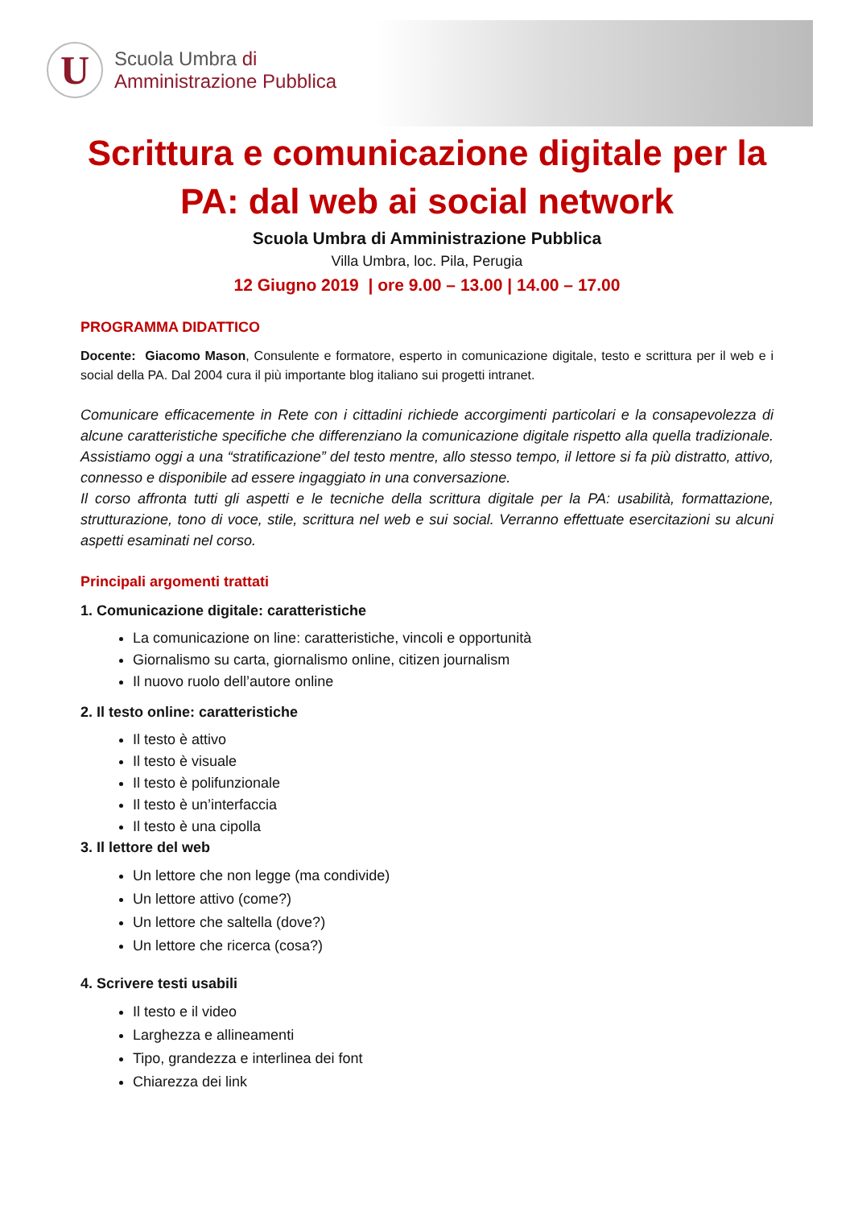U
Scuola Umbra di
Amministrazione Pubblica
Scrittura e comunicazione digitale per la PA: dal web ai social network
Scuola Umbra di Amministrazione Pubblica
Villa Umbra, loc. Pila, Perugia
12 Giugno 2019 | ore 9.00 – 13.00 | 14.00 – 17.00
PROGRAMMA DIDATTICO
Docente: Giacomo Mason, Consulente e formatore, esperto in comunicazione digitale, testo e scrittura per il web e i social della PA. Dal 2004 cura il più importante blog italiano sui progetti intranet.
Comunicare efficacemente in Rete con i cittadini richiede accorgimenti particolari e la consapevolezza di alcune caratteristiche specifiche che differenziano la comunicazione digitale rispetto alla quella tradizionale. Assistiamo oggi a una “stratificazione” del testo mentre, allo stesso tempo, il lettore si fa più distratto, attivo, connesso e disponibile ad essere ingaggiato in una conversazione.
Il corso affronta tutti gli aspetti e le tecniche della scrittura digitale per la PA: usabilità, formattazione, strutturazione, tono di voce, stile, scrittura nel web e sui social. Verranno effettuate esercitazioni su alcuni aspetti esaminati nel corso.
Principali argomenti trattati
1. Comunicazione digitale: caratteristiche
La comunicazione on line: caratteristiche, vincoli e opportunità
Giornalismo su carta, giornalismo online, citizen journalism
Il nuovo ruolo dell’autore online
2. Il testo online: caratteristiche
Il testo è attivo
Il testo è visuale
Il testo è polifunzionale
Il testo è un’interfaccia
Il testo è una cipolla
3. Il lettore del web
Un lettore che non legge (ma condivide)
Un lettore attivo (come?)
Un lettore che saltella (dove?)
Un lettore che ricerca (cosa?)
4. Scrivere testi usabili
Il testo e il video
Larghezza e allineamenti
Tipo, grandezza e interlinea dei font
Chiarezza dei link